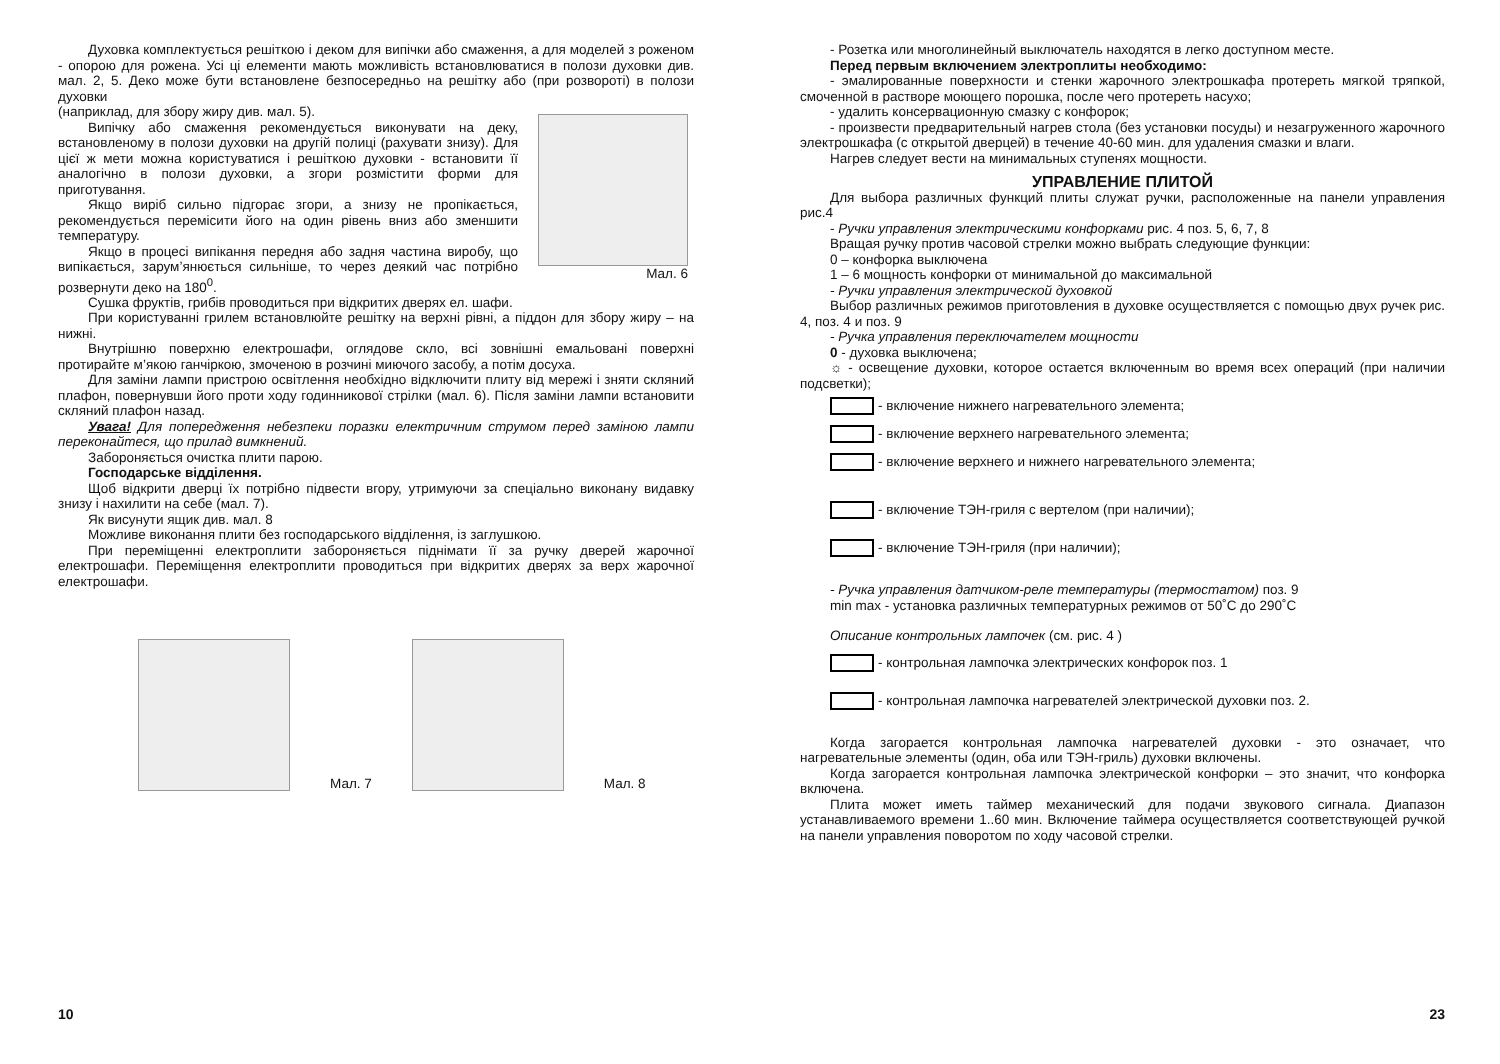Духовка комплектується решіткою і деком для випічки або смаження, а для моделей з роженом - опорою для рожена. Усі ці елементи мають можливість встановлюватися в полози духовки див. мал. 2, 5. Деко може бути встановлене безпосередньо на решітку або (при розвороті) в полози духовки
(наприклад, для збору жиру див. мал. 5).
Випічку або смаження рекомендується виконувати на деку, встановленому в полози духовки на другій полиці (рахувати знизу). Для цієї ж мети можна користуватися і решіткою духовки - встановити її аналогічно в полози духовки, а згори розмістити форми для приготування.
Якщо виріб сильно підгорає згори, а знизу не пропікається, рекомендується перемісити його на один рівень вниз або зменшити температуру.
Якщо в процесі випікання передня або задня частина виробу, що випікається, зарум’янюється сильніше, то через деякий час потрібно розвернути деко на 180<sup>0</sup>.
Мал. 6
Сушка фруктів, грибів проводиться при відкритих дверях ел. шафи.
При користуванні грилем встановлюйте решітку на верхні рівні, а піддон для збору жиру – на нижні.
Внутрішню поверхню електрошафи, оглядове скло, всі зовнішні емальовані поверхні протирайте м’якою ганчіркою, змоченою в розчині миючого засобу, а потім досуха.
Для заміни лампи пристрою освітлення необхідно відключити плиту від мережі і зняти скляний плафон, повернувши його проти ходу годинникової стрілки (мал. 6). Після заміни лампи встановити скляний плафон назад.
Увага! Для попередження небезпеки поразки електричним струмом перед заміною лампи переконайтеся, що прилад вимкнений.
Забороняється очистка плити парою.
Господарське відділення.
Щоб відкрити дверці їх потрібно підвести вгору, утримуючи за спеціально виконану видавку знизу і нахилити на себе (мал. 7).
Як висунути ящик див. мал. 8
Можливе виконання плити без господарського відділення, із заглушкою.
При переміщенні електроплити забороняється піднімати її за ручку дверей жарочної електрошафи. Переміщення електроплити проводиться при відкритих дверях за верх жарочної електрошафи.
Мал. 7
Мал. 8
10
- Розетка или многолинейный выключатель находятся в легко доступном месте.
Перед первым включением электроплиты необходимо:
- эмалированные поверхности и стенки жарочного электрошкафа протереть мягкой тряпкой, смоченной в растворе моющего порошка, после чего протереть насухо;
- удалить консервационную смазку с конфорок;
- произвести предварительный нагрев стола (без установки посуды) и незагруженного жарочного электрошкафа (с открытой дверцей) в течение 40-60 мин. для удаления смазки и влаги.
Нагрев следует вести на минимальных ступенях мощности.
УПРАВЛЕНИЕ ПЛИТОЙ
Для выбора различных функций плиты служат ручки, расположенные на панели управления рис.4
- Ручки управления электрическими конфорками рис. 4 поз. 5, 6, 7, 8
Вращая ручку против часовой стрелки можно выбрать следующие функции:
0 – конфорка выключена
1 – 6 мощность конфорки от минимальной до максимальной
- Ручки управления электрической духовкой
Выбор различных режимов приготовления в духовке осуществляется с помощью двух ручек рис. 4, поз. 4 и поз. 9
- Ручка управления переключателем мощности
0 - духовка выключена;
☼ - освещение духовки, которое остается включенным во время всех операций (при наличии подсветки);
- включение нижнего нагревательного элемента;
- включение верхнего нагревательного элемента;
- включение верхнего и нижнего нагревательного элемента;
- включение ТЭН-гриля с вертелом (при наличии);
- включение ТЭН-гриля (при наличии);
- Ручка управления датчиком-реле температуры (термостатом) поз. 9
min max - установка различных температурных режимов от 50˚С до 290˚С
Описание контрольных лампочек (см. рис. 4 )
- контрольная лампочка электрических конфорок поз. 1
- контрольная лампочка нагревателей электрической духовки поз. 2.
Когда загорается контрольная лампочка нагревателей духовки - это означает, что нагревательные элементы (один, оба или ТЭН-гриль) духовки включены.
Когда загорается контрольная лампочка электрической конфорки – это значит, что конфорка включена.
Плита может иметь таймер механический для подачи звукового сигнала. Диапазон устанавливаемого времени 1..60 мин. Включение таймера осуществляется соответствующей ручкой на панели управления поворотом по ходу часовой стрелки.
23